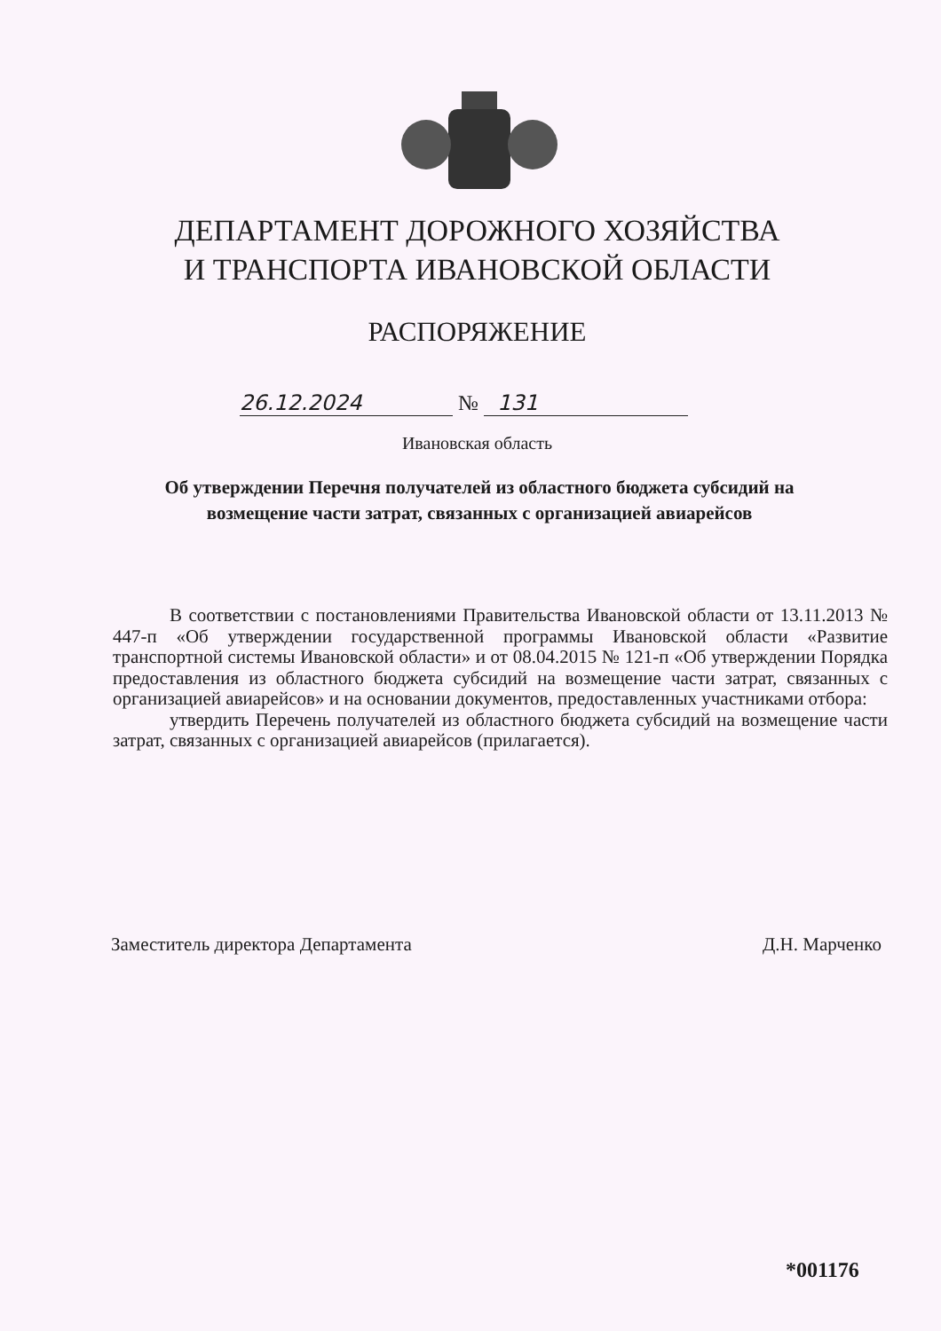ДЕПАРТАМЕНТ ДОРОЖНОГО ХОЗЯЙСТВА
И ТРАНСПОРТА ИВАНОВСКОЙ ОБЛАСТИ
РАСПОРЯЖЕНИЕ
26.12.2024 № 131
Ивановская область
Об утверждении Перечня получателей из областного бюджета субсидий на возмещение части затрат, связанных с организацией авиарейсов
В соответствии с постановлениями Правительства Ивановской области от 13.11.2013 № 447-п «Об утверждении государственной программы Ивановской области «Развитие транспортной системы Ивановской области» и от 08.04.2015 № 121-п «Об утверждении Порядка предоставления из областного бюджета субсидий на возмещение части затрат, связанных с организацией авиарейсов» и на основании документов, предоставленных участниками отбора:
утвердить Перечень получателей из областного бюджета субсидий на возмещение части затрат, связанных с организацией авиарейсов (прилагается).
Заместитель директора Департамента Д.Н. Марченко
*001176